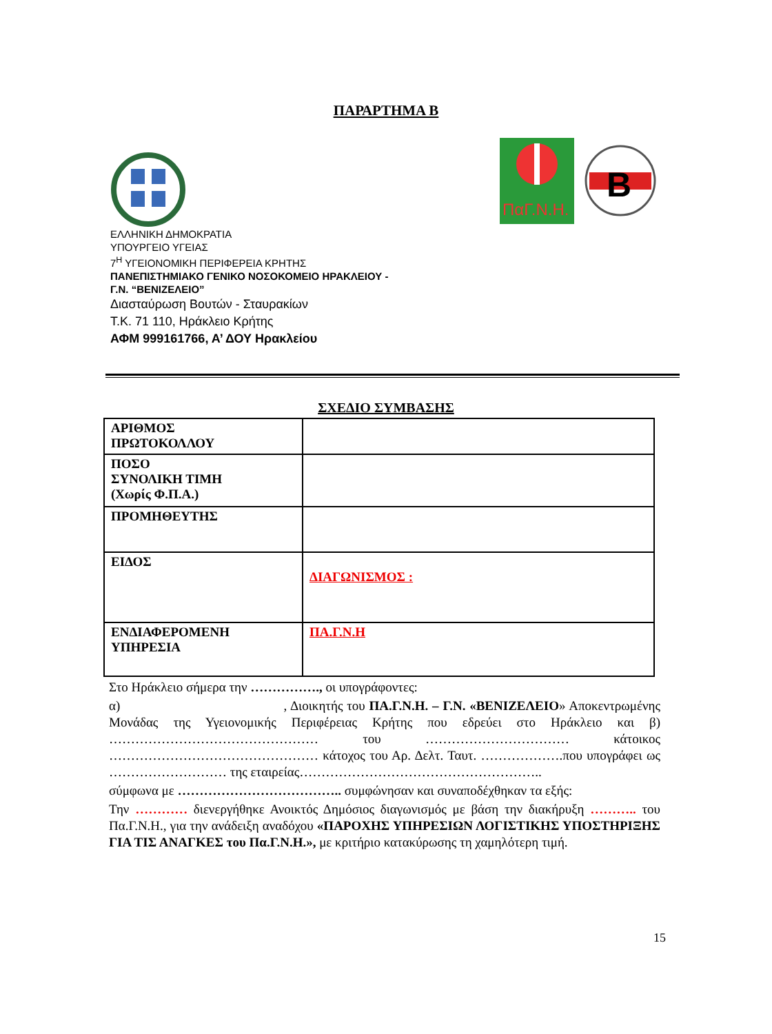ΠΑΡΑΡΤΗΜΑ Β
ΠαΓ.Ν.Η.
B
ΕΛΛΗΝΙΚΗ ΔΗΜΟΚΡΑΤΙΑ
ΥΠΟΥΡΓΕΙΟ ΥΓΕΙΑΣ
7<sup>Η</sup> ΥΓΕΙΟΝΟΜΙΚΗ ΠΕΡΙΦΕΡΕΙΑ ΚΡΗΤΗΣ
ΠΑΝΕΠΙΣΤΗΜΙΑΚΟ ΓΕΝΙΚΟ ΝΟΣΟΚΟΜΕΙΟ ΗΡΑΚΛΕΙΟΥ -
Γ.Ν. “ΒΕΝΙΖΕΛΕΙΟ”
Διασταύρωση Βουτών - Σταυρακίων
Τ.Κ. 71 110, Ηράκλειο Κρήτης
ΑΦΜ 999161766, Α’ ΔΟΥ Ηρακλείου
ΣΧΕΔΙΟ ΣΥΜΒΑΣΗΣ
| ΑΡΙΘΜΟΣ ΠΡΩΤΟΚΟΛΛΟΥ | |
| ΠΟΣΟ ΣΥΝΟΛΙΚΗ ΤΙΜΗ (Χωρίς Φ.Π.Α.) | |
| ΠΡΟΜΗΘΕΥΤΗΣ | |
| ΕΙΔΟΣ | ΔΙΑΓΩΝΙΣΜΟΣ : |
| ΕΝΔΙΑΦΕΡΟΜΕΝΗ ΥΠΗΡΕΣΙΑ | ΠΑ.Γ.Ν.Η |
Στο Ηράκλειο σήμερα την ……………., οι υπογράφοντες:
α) , Διοικητής του ΠΑ.Γ.Ν.Η. – Γ.Ν. «ΒΕΝΙΖΕΛΕΙΟ» Αποκεντρωμένης Μονάδας της Υγειονομικής Περιφέρειας Κρήτης που εδρεύει στο Ηράκλειο και β) ………………………………………… του …………………………… κάτοικος ………………………………………… κάτοχος του Αρ. Δελτ. Ταυτ. ……………….που υπογράφει ως ……………………… της εταιρείας………………………………………………..
σύμφωνα με ……………………………….. συμφώνησαν και συναποδέχθηκαν τα εξής:
Την ………… διενεργήθηκε Ανοικτός Δημόσιος διαγωνισμός με βάση την διακήρυξη ……….. του Πα.Γ.Ν.Η., για την ανάδειξη αναδόχου «ΠΑΡΟΧΗΣ ΥΠΗΡΕΣΙΩΝ ΛΟΓΙΣΤΙΚΗΣ ΥΠΟΣΤΗΡΙΞΗΣ ΓΙΑ ΤΙΣ ΑΝΑΓΚΕΣ του Πα.Γ.Ν.Η.», με κριτήριο κατακύρωσης τη χαμηλότερη τιμή.
15